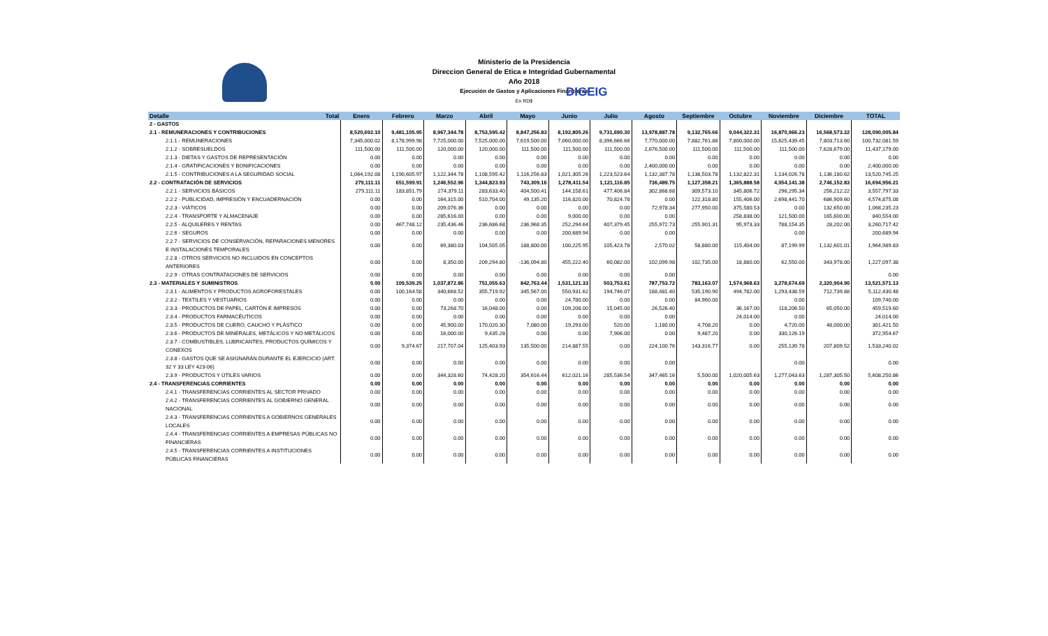Ministerio de la Presidencia
Direccion General de Etica e Integridad Gubernamental
Año 2018
Ejecución de Gastos y Aplicaciones Financieras
En RD$
DIGEIG
| Detalle Total | Enero | Febrero | Marzo | Abril | Mayo | Junio | Julio | Agosto | Septiembre | Octubre | Noviembre | Diciembre | TOTAL |
| --- | --- | --- | --- | --- | --- | --- | --- | --- | --- | --- | --- | --- | --- |
| 2 - GASTOS | | | | | | | | | | | | | |
| 2.1 - REMUNERACIONES Y CONTRIBUCIONES | 8,520,692.10 | 9,481,105.95 | 8,967,344.78 | 8,753,595.42 | 8,847,256.83 | 8,192,805.26 | 9,731,690.30 | 13,978,887.78 | 9,132,765.66 | 9,044,322.31 | 16,870,966.23 | 16,568,573.22 | 128,090,005.84 |
| 2.1.1 - REMUNERACIONES | 7,345,000.02 | 8,178,999.98 | 7,725,000.00 | 7,525,000.00 | 7,619,500.00 | 7,060,000.00 | 8,396,666.66 | 7,770,000.00 | 7,882,761.88 | 7,800,000.00 | 15,625,439.45 | 7,803,713.60 | 100,732,081.59 |
| 2.1.2 - SOBRESUELDOS | 111,500.00 | 111,500.00 | 120,000.00 | 120,000.00 | 111,500.00 | 111,500.00 | 111,500.00 | 2,676,500.00 | 111,500.00 | 111,500.00 | 111,500.00 | 7,628,679.00 | 11,437,179.00 |
| 2.1.3 - DIETAS Y GASTOS DE REPRESENTACIÓN | 0.00 | 0.00 | 0.00 | 0.00 | 0.00 | 0.00 | 0.00 | 0.00 | 0.00 | 0.00 | 0.00 | 0.00 | 0.00 |
| 2.1.4 - GRATIFICACIONES Y BONIFICACIONES | 0.00 | 0.00 | 0.00 | 0.00 | 0.00 | 0.00 | 0.00 | 2,400,000.00 | 0.00 | 0.00 | 0.00 | 0.00 | 2,400,000.00 |
| 2.1.5 - CONTRIBUCIONES A LA SEGURIDAD SOCIAL | 1,064,192.08 | 1,190,605.97 | 1,122,344.78 | 1,108,595.42 | 1,116,256.83 | 1,021,305.26 | 1,223,523.64 | 1,132,387.78 | 1,138,503.78 | 1,132,822.31 | 1,134,026.78 | 1,136,180.62 | 13,520,745.25 |
| 2.2 - CONTRATACIÓN DE SERVICIOS | 279,111.11 | 651,599.91 | 1,246,552.96 | 1,344,823.93 | 743,309.16 | 1,278,411.54 | 1,121,116.85 | 736,489.75 | 1,127,358.21 | 1,365,888.58 | 4,054,141.38 | 2,746,152.83 | 16,694,956.21 |
| 2.2.1 - SERVICIOS BÁSICOS | 279,111.11 | 183,851.79 | 274,379.11 | 283,633.40 | 404,500.41 | 144,158.61 | 477,406.84 | 302,868.68 | 309,573.10 | 345,806.72 | 296,295.34 | 256,212.22 | 3,557,797.33 |
| 2.2.2 - PUBLICIDAD, IMPRESIÓN Y ENCUADERNACIÓN | 0.00 | 0.00 | 164,315.00 | 510,704.00 | 49,135.20 | 116,820.00 | 70,824.78 | 0.00 | 122,318.80 | 155,406.00 | 2,698,441.70 | 686,909.60 | 4,574,875.08 |
| 2.2.3 - VIÁTICOS | 0.00 | 0.00 | 209,076.36 | 0.00 | 0.00 | 0.00 | 0.00 | 72,978.34 | 277,950.00 | 375,580.53 | 0.00 | 132,650.00 | 1,068,235.23 |
| 2.2.4 - TRANSPORTE Y ALMACENAJE | 0.00 | 0.00 | 285,616.00 | 0.00 | 0.00 | 9,000.00 | 0.00 | 0.00 | | 258,838.00 | 121,500.00 | 165,600.00 | 840,554.00 |
| 2.2.5 - ALQUILERES Y RENTAS | 0.00 | 467,748.12 | 235,436.46 | 236,686.68 | 236,968.35 | 252,294.64 | 407,379.45 | 255,972.73 | 255,901.31 | 95,973.33 | 788,154.35 | 28,202.00 | 3,260,717.42 |
| 2.2.6 - SEGUROS | 0.00 | 0.00 | 0.00 | 0.00 | 0.00 | 200,689.94 | 0.00 | 0.00 | | | 0.00 | | 200,689.94 |
| 2.2.7 - SERVICIOS DE CONSERVACIÓN, REPARACIONES MENORES E INSTALACIONES TEMPORALES | 0.00 | 0.00 | 69,380.03 | 104,505.05 | 188,800.00 | 100,225.95 | 105,423.78 | 2,570.02 | 58,880.00 | 115,404.00 | 87,199.99 | 1,132,601.01 | 1,964,989.83 |
| 2.2.8 - OTROS SERVICIOS NO INCLUIDOS EN CONCEPTOS ANTERIORES | 0.00 | 0.00 | 8,350.00 | 209,294.80 | -136,094.80 | 455,222.40 | 60,082.00 | 102,099.98 | 102,735.00 | 18,880.00 | 62,550.00 | 343,978.00 | 1,227,097.38 |
| 2.2.9 - OTRAS CONTRATACIONES DE SERVICIOS | 0.00 | 0.00 | 0.00 | 0.00 | 0.00 | 0.00 | 0.00 | 0.00 | | | | | 0.00 |
| 2.3 - MATERIALES Y SUMINISTROS | 0.00 | 109,539.25 | 1,037,872.86 | 751,055.63 | 842,763.44 | 1,531,121.33 | 503,753.61 | 787,753.72 | 783,163.07 | 1,574,968.63 | 3,278,674.69 | 2,320,904.90 | 13,521,571.13 |
| 2.3.1 - ALIMENTOS Y PRODUCTOS AGROFORESTALES | 0.00 | 100,164.58 | 340,668.52 | 355,719.92 | 345,567.00 | 550,931.62 | 194,746.07 | 188,481.40 | 535,190.90 | 494,782.00 | 1,293,438.59 | 712,739.88 | 5,112,430.48 |
| 2.3.2 - TEXTILES Y VESTUARIOS | 0.00 | 0.00 | 0.00 | 0.00 | 0.00 | 24,780.00 | 0.00 | 0.00 | 84,960.00 | | 0.00 | | 109,740.00 |
| 2.3.3 - PRODUCTOS DE PAPEL, CARTÓN E IMPRESOS | 0.00 | 0.00 | 73,268.70 | 16,048.00 | 0.00 | 109,208.00 | 15,045.00 | 26,526.40 | | 36,167.00 | 118,206.50 | 65,050.00 | 459,519.60 |
| 2.3.4 - PRODUCTOS FARMACÉUTICOS | 0.00 | 0.00 | 0.00 | 0.00 | 0.00 | 0.00 | 0.00 | 0.00 | | 24,014.00 | 0.00 | | 24,014.00 |
| 2.3.5 - PRODUCTOS DE CUERO, CAUCHO Y PLÁSTICO | 0.00 | 0.00 | 45,900.00 | 170,020.30 | 7,080.00 | 19,293.00 | 520.00 | 1,180.00 | 4,708.20 | 0.00 | 4,720.00 | 48,000.00 | 301,421.50 |
| 2.3.6 - PRODUCTOS DE MINERALES, METÁLICOS Y NO METÁLICOS | 0.00 | 0.00 | 16,000.00 | 9,435.28 | 0.00 | 0.00 | 7,906.00 | 0.00 | 9,487.20 | 0.00 | 330,126.19 | | 372,954.67 |
| 2.3.7 - COMBUSTIBLES, LUBRICANTES, PRODUCTOS QUÍMICOS Y CONEXOS | 0.00 | 9,374.67 | 217,707.04 | 125,403.93 | 135,500.00 | 214,887.55 | 0.00 | 224,100.76 | 143,316.77 | 0.00 | 255,139.78 | 207,809.52 | 1,533,240.02 |
| 2.3.8 - GASTOS QUE SE ASIGNARÁN DURANTE EL EJERCICIO (ART. 32 Y 33 LEY 423-06) | 0.00 | 0.00 | 0.00 | 0.00 | 0.00 | 0.00 | 0.00 | 0.00 | | | 0.00 | | 0.00 |
| 2.3.9 - PRODUCTOS Y ÚTILES VARIOS | 0.00 | 0.00 | 344,328.60 | 74,428.20 | 354,616.44 | 612,021.16 | 285,536.54 | 347,465.16 | 5,500.00 | 1,020,005.63 | 1,277,043.63 | 1,287,305.50 | 5,608,250.86 |
| 2.4 - TRANSFERENCIAS CORRIENTES | 0.00 | 0.00 | 0.00 | 0.00 | 0.00 | 0.00 | 0.00 | 0.00 | 0.00 | 0.00 | 0.00 | 0.00 | 0.00 |
| 2.4.1 - TRANSFERENCIAS CORRIENTES AL SECTOR PRIVADO | 0.00 | 0.00 | 0.00 | 0.00 | 0.00 | 0.00 | 0.00 | 0.00 | 0.00 | 0.00 | 0.00 | 0.00 | 0.00 |
| 2.4.2 - TRANSFERENCIAS CORRIENTES AL GOBIERNO GENERAL NACIONAL | 0.00 | 0.00 | 0.00 | 0.00 | 0.00 | 0.00 | 0.00 | 0.00 | 0.00 | 0.00 | 0.00 | 0.00 | 0.00 |
| 2.4.3 - TRANSFERENCIAS CORRIENTES A GOBIERNOS GENERALES LOCALES | 0.00 | 0.00 | 0.00 | 0.00 | 0.00 | 0.00 | 0.00 | 0.00 | 0.00 | 0.00 | 0.00 | 0.00 | 0.00 |
| 2.4.4 - TRANSFERENCIAS CORRIENTES A EMPRESAS PÚBLICAS NO FINANCIERAS | 0.00 | 0.00 | 0.00 | 0.00 | 0.00 | 0.00 | 0.00 | 0.00 | 0.00 | 0.00 | 0.00 | 0.00 | 0.00 |
| 2.4.5 - TRANSFERENCIAS CORRIENTES A INSTITUCIONES PÚBLICAS FINANCIERAS | 0.00 | 0.00 | 0.00 | 0.00 | 0.00 | 0.00 | 0.00 | 0.00 | 0.00 | 0.00 | 0.00 | 0.00 | 0.00 |